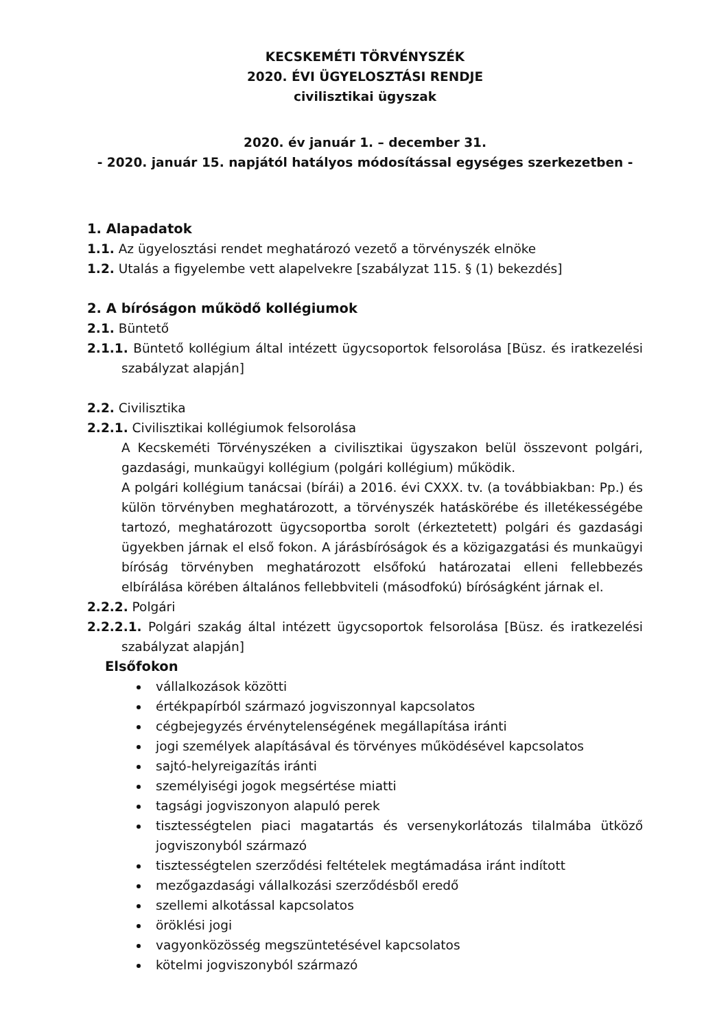KECSKEMÉTI TÖRVÉNYSZÉK
2020. ÉVI ÜGYELOSZTÁSI RENDJE
civilisztikai ügyszak
2020. év január 1. – december 31.
- 2020. január 15. napjától hatályos módosítással egységes szerkezetben -
1. Alapadatok
1.1. Az ügyelosztási rendet meghatározó vezető a törvényszék elnöke
1.2. Utalás a figyelembe vett alapelvekre [szabályzat 115. § (1) bekezdés]
2. A bíróságon működő kollégiumok
2.1. Büntető
2.1.1. Büntető kollégium által intézett ügycsoportok felsorolása [Büsz. és iratkezelési szabályzat alapján]
2.2. Civilisztika
2.2.1. Civilisztikai kollégiumok felsorolása
A Kecskeméti Törvényszéken a civilisztikai ügyszakon belül összevont polgári, gazdasági, munkaügyi kollégium (polgári kollégium) működik.
A polgári kollégium tanácsai (bírái) a 2016. évi CXXX. tv. (a továbbiakban: Pp.) és külön törvényben meghatározott, a törvényszék hatáskörébe és illetékességébe tartozó, meghatározott ügycsoportba sorolt (érkeztetett) polgári és gazdasági ügyekben járnak el első fokon. A járásbíróságok és a közigazgatási és munkaügyi bíróság törvényben meghatározott elsőfokú határozatai elleni fellebbezés elbírálása körében általános fellebbviteli (másodfokú) bíróságként járnak el.
2.2.2. Polgári
2.2.2.1. Polgári szakág által intézett ügycsoportok felsorolása [Büsz. és iratkezelési szabályzat alapján]
Elsőfokon
vállalkozások közötti
értékpapírból származó jogviszonnyal kapcsolatos
cégbejegyzés érvénytelenségének megállapítása iránti
jogi személyek alapításával és törvényes működésével kapcsolatos
sajtó-helyreigazítás iránti
személyiségi jogok megsértése miatti
tagsági jogviszonyon alapuló perek
tisztességtelen piaci magatartás és versenykorlátozás tilalmába ütköző jogviszonyból származó
tisztességtelen szerződési feltételek megtámadása iránt indított
mezőgazdasági vállalkozási szerződésből eredő
szellemi alkotással kapcsolatos
öröklési jogi
vagyonközösség megszüntetésével kapcsolatos
kötelmi jogviszonyból származó